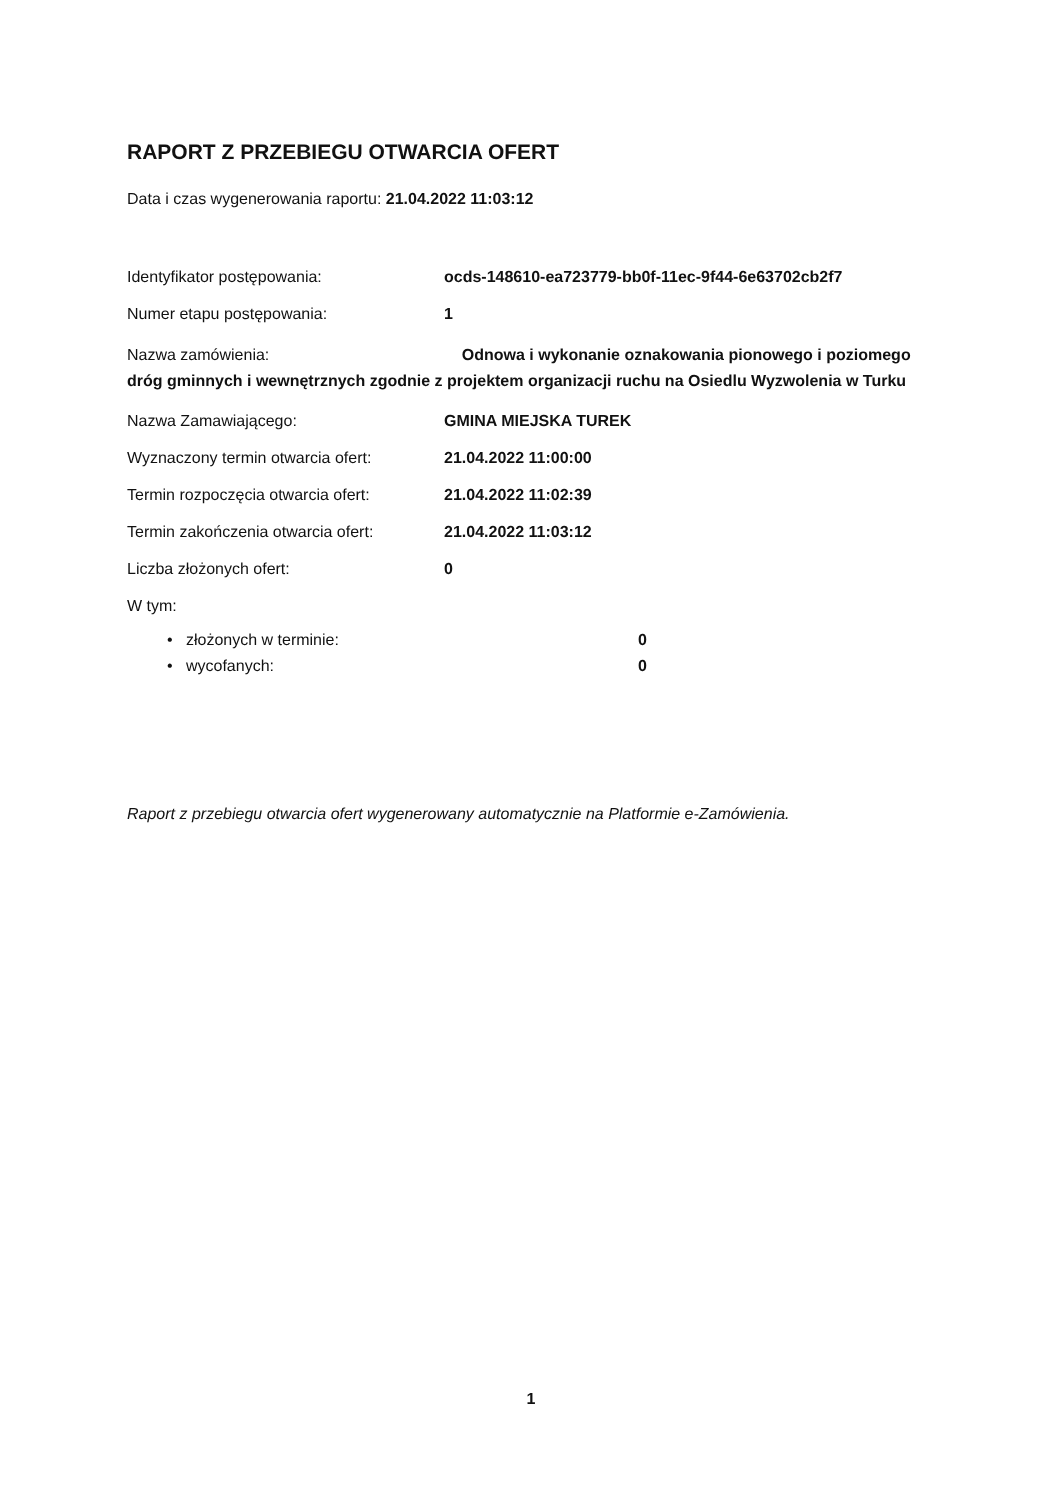RAPORT Z PRZEBIEGU OTWARCIA OFERT
Data i czas wygenerowania raportu: 21.04.2022 11:03:12
Identyfikator postępowania: ocds-148610-ea723779-bb0f-11ec-9f44-6e63702cb2f7
Numer etapu postępowania: 1
Nazwa zamówienia: Odnowa i wykonanie oznakowania pionowego i poziomego dróg gminnych i wewnętrznych zgodnie z projektem organizacji ruchu na Osiedlu Wyzwolenia w Turku
Nazwa Zamawiającego: GMINA MIEJSKA TUREK
Wyznaczony termin otwarcia ofert: 21.04.2022 11:00:00
Termin rozpoczęcia otwarcia ofert:
21.04.2022 11:02:39
Termin zakończenia otwarcia ofert:
21.04.2022 11:03:12
Liczba złożonych ofert: 0
W tym:
• złożonych w terminie: 0
• wycofanych: 0
Raport z przebiegu otwarcia ofert wygenerowany automatycznie na Platformie e-Zamówienia.
1